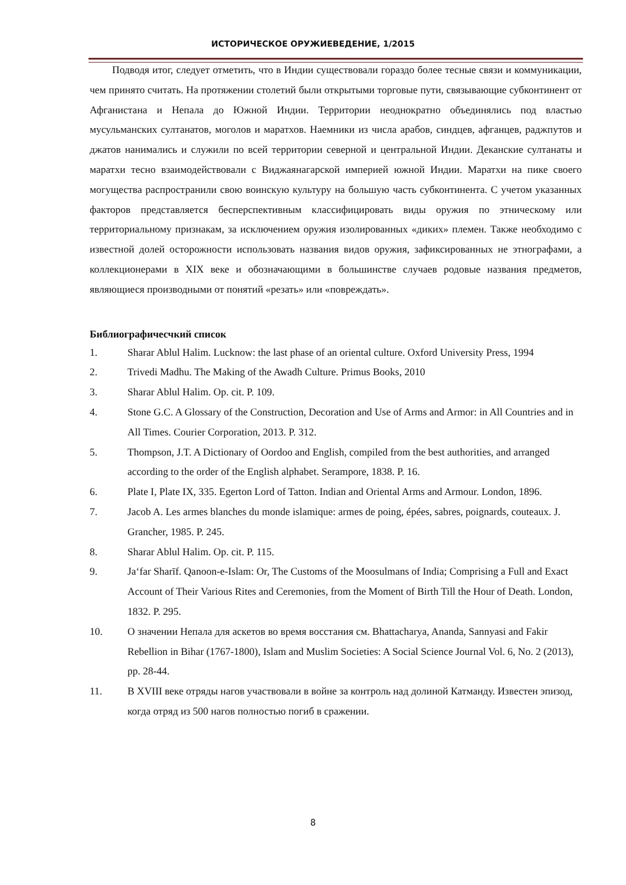ИСТОРИЧЕСКОЕ ОРУЖИЕВЕДЕНИЕ, 1/2015
Подводя итог, следует отметить, что в Индии существовали гораздо более тесные связи и коммуникации, чем принято считать. На протяжении столетий были открытыми торговые пути, связывающие субконтинент от Афганистана и Непала до Южной Индии. Территории неоднократно объединялись под властью мусульманских султанатов, моголов и маратхов. Наемники из числа арабов, синдцев, афганцев, раджпутов и джатов нанимались и служили по всей территории северной и центральной Индии. Деканские султанаты и маратхи тесно взаимодействовали с Виджаянагарской империей южной Индии. Маратхи на пике своего могущества распространили свою воинскую культуру на большую часть субконтинента. С учетом указанных факторов представляется бесперспективным классифицировать виды оружия по этническому или территориальному признакам, за исключением оружия изолированных «диких» племен. Также необходимо с известной долей осторожности использовать названия видов оружия, зафиксированных не этнографами, а коллекционерами в XIX веке и обозначающими в большинстве случаев родовые названия предметов, являющиеся производными от понятий «резать» или «повреждать».
Библиографичесчкий список
1. Sharar Ablul Halim. Lucknow: the last phase of an oriental culture. Oxford University Press, 1994
2. Trivedi Madhu. The Making of the Awadh Culture. Primus Books, 2010
3. Sharar Ablul Halim. Op. cit. P. 109.
4. Stone G.C. A Glossary of the Construction, Decoration and Use of Arms and Armor: in All Countries and in All Times. Courier Corporation, 2013. P. 312.
5. Thompson, J.T. A Dictionary of Oordoo and English, compiled from the best authorities, and arranged according to the order of the English alphabet. Serampore, 1838. P. 16.
6. Plate I, Plate IX, 335. Egerton Lord of Tatton. Indian and Oriental Arms and Armour. London, 1896.
7. Jacob A. Les armes blanches du monde islamique: armes de poing, épées, sabres, poignards, couteaux. J. Grancher, 1985. P. 245.
8. Sharar Ablul Halim. Op. cit. P. 115.
9. Jaʻfar Sharīf. Qanoon-e-Islam: Or, The Customs of the Moosulmans of India; Comprising a Full and Exact Account of Their Various Rites and Ceremonies, from the Moment of Birth Till the Hour of Death. London, 1832. P. 295.
10. О значении Непала для аскетов во время восстания см. Bhattacharya, Ananda, Sannyasi and Fakir Rebellion in Bihar (1767-1800), Islam and Muslim Societies: A Social Science Journal Vol. 6, No. 2 (2013), pp. 28-44.
11. В XVIII веке отряды нагов участвовали в войне за контроль над долиной Катманду. Известен эпизод, когда отряд из 500 нагов полностью погиб в сражении.
8